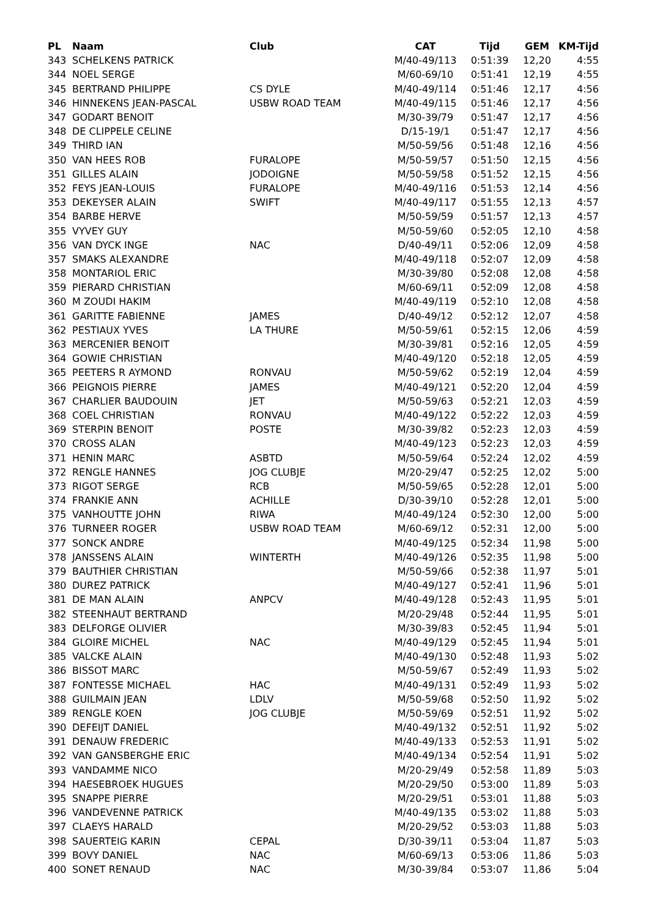| PL | Naam | Club | CAT | Tijd | GEM | KM-Tijd |
| --- | --- | --- | --- | --- | --- | --- |
| 343 | SCHELKENS PATRICK | | M/40-49/113 | 0:51:39 | 12,20 | 4:55 |
| 344 | NOEL SERGE | | M/60-69/10 | 0:51:41 | 12,19 | 4:55 |
| 345 | BERTRAND PHILIPPE | CS DYLE | M/40-49/114 | 0:51:46 | 12,17 | 4:56 |
| 346 | HINNEKENS JEAN-PASCAL | USBW ROAD TEAM | M/40-49/115 | 0:51:46 | 12,17 | 4:56 |
| 347 | GODART BENOIT | | M/30-39/79 | 0:51:47 | 12,17 | 4:56 |
| 348 | DE CLIPPELE CELINE | | D/15-19/1 | 0:51:47 | 12,17 | 4:56 |
| 349 | THIRD IAN | | M/50-59/56 | 0:51:48 | 12,16 | 4:56 |
| 350 | VAN HEES ROB | FURALOPE | M/50-59/57 | 0:51:50 | 12,15 | 4:56 |
| 351 | GILLES ALAIN | JODOIGNE | M/50-59/58 | 0:51:52 | 12,15 | 4:56 |
| 352 | FEYS JEAN-LOUIS | FURALOPE | M/40-49/116 | 0:51:53 | 12,14 | 4:56 |
| 353 | DEKEYSER ALAIN | SWIFT | M/40-49/117 | 0:51:55 | 12,13 | 4:57 |
| 354 | BARBE HERVE | | M/50-59/59 | 0:51:57 | 12,13 | 4:57 |
| 355 | VYVEY GUY | | M/50-59/60 | 0:52:05 | 12,10 | 4:58 |
| 356 | VAN DYCK INGE | NAC | D/40-49/11 | 0:52:06 | 12,09 | 4:58 |
| 357 | SMAKS ALEXANDRE | | M/40-49/118 | 0:52:07 | 12,09 | 4:58 |
| 358 | MONTARIOL ERIC | | M/30-39/80 | 0:52:08 | 12,08 | 4:58 |
| 359 | PIERARD CHRISTIAN | | M/60-69/11 | 0:52:09 | 12,08 | 4:58 |
| 360 | M ZOUDI HAKIM | | M/40-49/119 | 0:52:10 | 12,08 | 4:58 |
| 361 | GARITTE FABIENNE | JAMES | D/40-49/12 | 0:52:12 | 12,07 | 4:58 |
| 362 | PESTIAUX YVES | LA THURE | M/50-59/61 | 0:52:15 | 12,06 | 4:59 |
| 363 | MERCENIER BENOIT | | M/30-39/81 | 0:52:16 | 12,05 | 4:59 |
| 364 | GOWIE CHRISTIAN | | M/40-49/120 | 0:52:18 | 12,05 | 4:59 |
| 365 | PEETERS R AYMOND | RONVAU | M/50-59/62 | 0:52:19 | 12,04 | 4:59 |
| 366 | PEIGNOIS PIERRE | JAMES | M/40-49/121 | 0:52:20 | 12,04 | 4:59 |
| 367 | CHARLIER BAUDOUIN | JET | M/50-59/63 | 0:52:21 | 12,03 | 4:59 |
| 368 | COEL CHRISTIAN | RONVAU | M/40-49/122 | 0:52:22 | 12,03 | 4:59 |
| 369 | STERPIN BENOIT | POSTE | M/30-39/82 | 0:52:23 | 12,03 | 4:59 |
| 370 | CROSS ALAN | | M/40-49/123 | 0:52:23 | 12,03 | 4:59 |
| 371 | HENIN MARC | ASBTD | M/50-59/64 | 0:52:24 | 12,02 | 4:59 |
| 372 | RENGLE HANNES | JOG CLUBJE | M/20-29/47 | 0:52:25 | 12,02 | 5:00 |
| 373 | RIGOT SERGE | RCB | M/50-59/65 | 0:52:28 | 12,01 | 5:00 |
| 374 | FRANKIE ANN | ACHILLE | D/30-39/10 | 0:52:28 | 12,01 | 5:00 |
| 375 | VANHOUTTE JOHN | RIWA | M/40-49/124 | 0:52:30 | 12,00 | 5:00 |
| 376 | TURNEER ROGER | USBW ROAD TEAM | M/60-69/12 | 0:52:31 | 12,00 | 5:00 |
| 377 | SONCK ANDRE | | M/40-49/125 | 0:52:34 | 11,98 | 5:00 |
| 378 | JANSSENS ALAIN | WINTERTH | M/40-49/126 | 0:52:35 | 11,98 | 5:00 |
| 379 | BAUTHIER CHRISTIAN | | M/50-59/66 | 0:52:38 | 11,97 | 5:01 |
| 380 | DUREZ PATRICK | | M/40-49/127 | 0:52:41 | 11,96 | 5:01 |
| 381 | DE MAN ALAIN | ANPCV | M/40-49/128 | 0:52:43 | 11,95 | 5:01 |
| 382 | STEENHAUT BERTRAND | | M/20-29/48 | 0:52:44 | 11,95 | 5:01 |
| 383 | DELFORGE OLIVIER | | M/30-39/83 | 0:52:45 | 11,94 | 5:01 |
| 384 | GLOIRE MICHEL | NAC | M/40-49/129 | 0:52:45 | 11,94 | 5:01 |
| 385 | VALCKE ALAIN | | M/40-49/130 | 0:52:48 | 11,93 | 5:02 |
| 386 | BISSOT MARC | | M/50-59/67 | 0:52:49 | 11,93 | 5:02 |
| 387 | FONTESSE MICHAEL | HAC | M/40-49/131 | 0:52:49 | 11,93 | 5:02 |
| 388 | GUILMAIN JEAN | LDLV | M/50-59/68 | 0:52:50 | 11,92 | 5:02 |
| 389 | RENGLE KOEN | JOG CLUBJE | M/50-59/69 | 0:52:51 | 11,92 | 5:02 |
| 390 | DEFEIJT DANIEL | | M/40-49/132 | 0:52:51 | 11,92 | 5:02 |
| 391 | DENAUW FREDERIC | | M/40-49/133 | 0:52:53 | 11,91 | 5:02 |
| 392 | VAN GANSBERGHE ERIC | | M/40-49/134 | 0:52:54 | 11,91 | 5:02 |
| 393 | VANDAMME NICO | | M/20-29/49 | 0:52:58 | 11,89 | 5:03 |
| 394 | HAESEBROEK HUGUES | | M/20-29/50 | 0:53:00 | 11,89 | 5:03 |
| 395 | SNAPPE PIERRE | | M/20-29/51 | 0:53:01 | 11,88 | 5:03 |
| 396 | VANDEVENNE PATRICK | | M/40-49/135 | 0:53:02 | 11,88 | 5:03 |
| 397 | CLAEYS HARALD | | M/20-29/52 | 0:53:03 | 11,88 | 5:03 |
| 398 | SAUERTEIG KARIN | CEPAL | D/30-39/11 | 0:53:04 | 11,87 | 5:03 |
| 399 | BOVY DANIEL | NAC | M/60-69/13 | 0:53:06 | 11,86 | 5:03 |
| 400 | SONET RENAUD | NAC | M/30-39/84 | 0:53:07 | 11,86 | 5:04 |